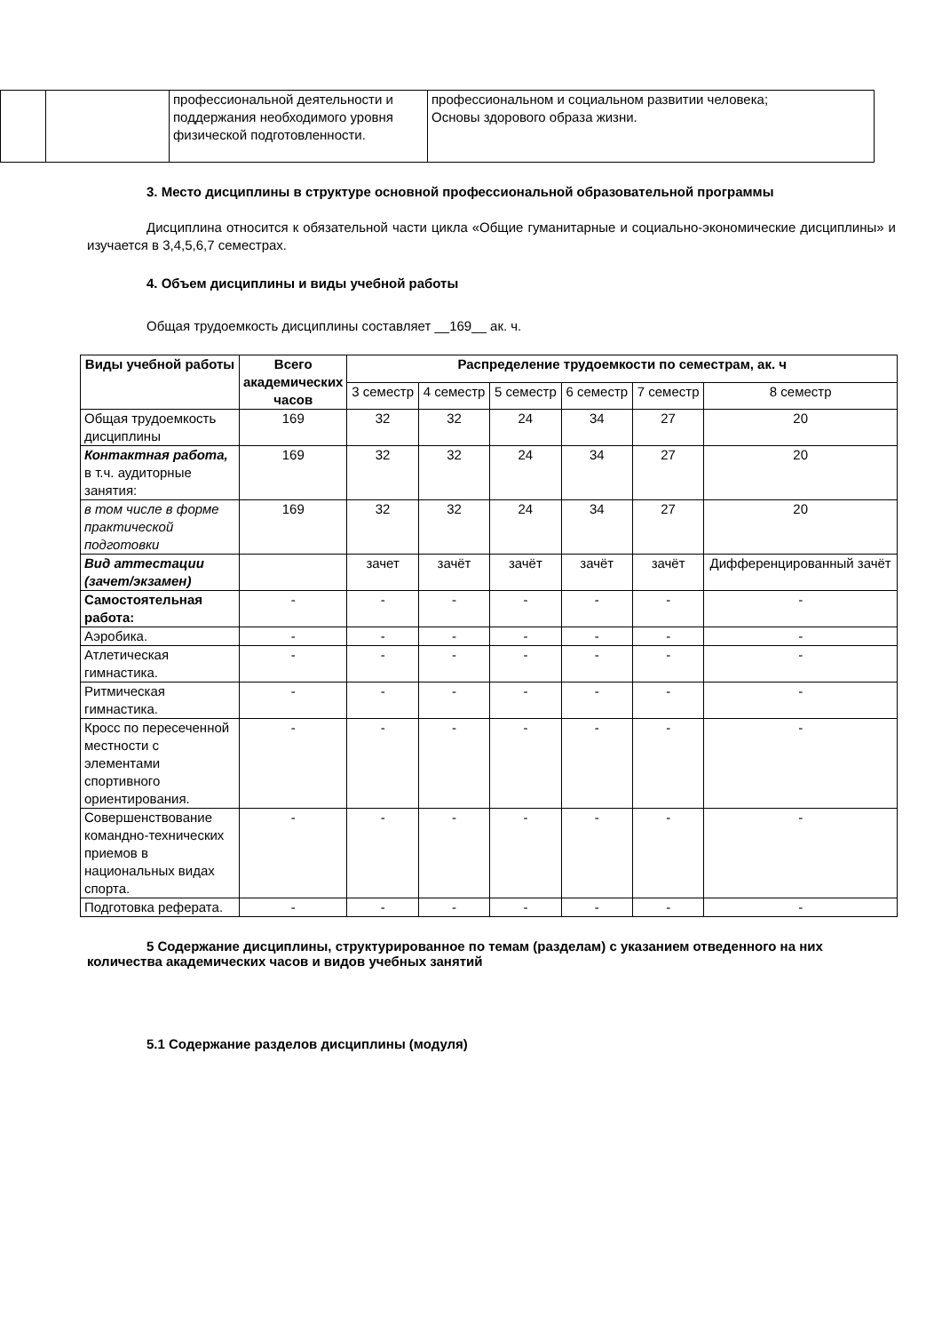| | | профессиональной деятельности и поддержания необходимого уровня физической подготовленности. | профессиональном и социальном развитии человека; Основы здорового образа жизни. |
3. Место дисциплины в структуре основной профессиональной образовательной программы
Дисциплина относится к обязательной части цикла «Общие гуманитарные и социально-экономические дисциплины» и изучается в 3,4,5,6,7 семестрах.
4. Объем дисциплины и виды учебной работы
Общая трудоемкость дисциплины составляет __169__ ак. ч.
| Виды учебной работы | Всего академических часов | Распределение трудоемкости по семестрам, ак. ч | | | | | |
| --- | --- | --- | --- | --- | --- | --- | --- |
| | | 3 семестр | 4 семестр | 5 семестр | 6 семестр | 7 семестр | 8 семестр |
| Общая трудоемкость дисциплины | 169 | 32 | 32 | 24 | 34 | 27 | 20 |
| Контактная работа, в т.ч. аудиторные занятия: | 169 | 32 | 32 | 24 | 34 | 27 | 20 |
| в том числе в форме практической подготовки | 169 | 32 | 32 | 24 | 34 | 27 | 20 |
| Вид аттестации (зачет/экзамен) | | зачет | зачёт | зачёт | зачёт | зачёт | Дифференцированный зачёт |
| Самостоятельная работа: | - | - | - | - | - | - | - |
| Аэробика. | - | - | - | - | - | - | - |
| Атлетическая гимнастика. | - | - | - | - | - | - | - |
| Ритмическая гимнастика. | - | - | - | - | - | - | - |
| Кросс по пересеченной местности с элементами спортивного ориентирования. | - | - | - | - | - | - | - |
| Совершенствование командно-технических приемов в национальных видах спорта. | - | - | - | - | - | - | - |
| Подготовка реферата. | - | - | - | - | - | - | - |
5 Содержание дисциплины, структурированное по темам (разделам) с указанием отведенного на них количества академических часов и видов учебных занятий
5.1 Содержание разделов дисциплины (модуля)